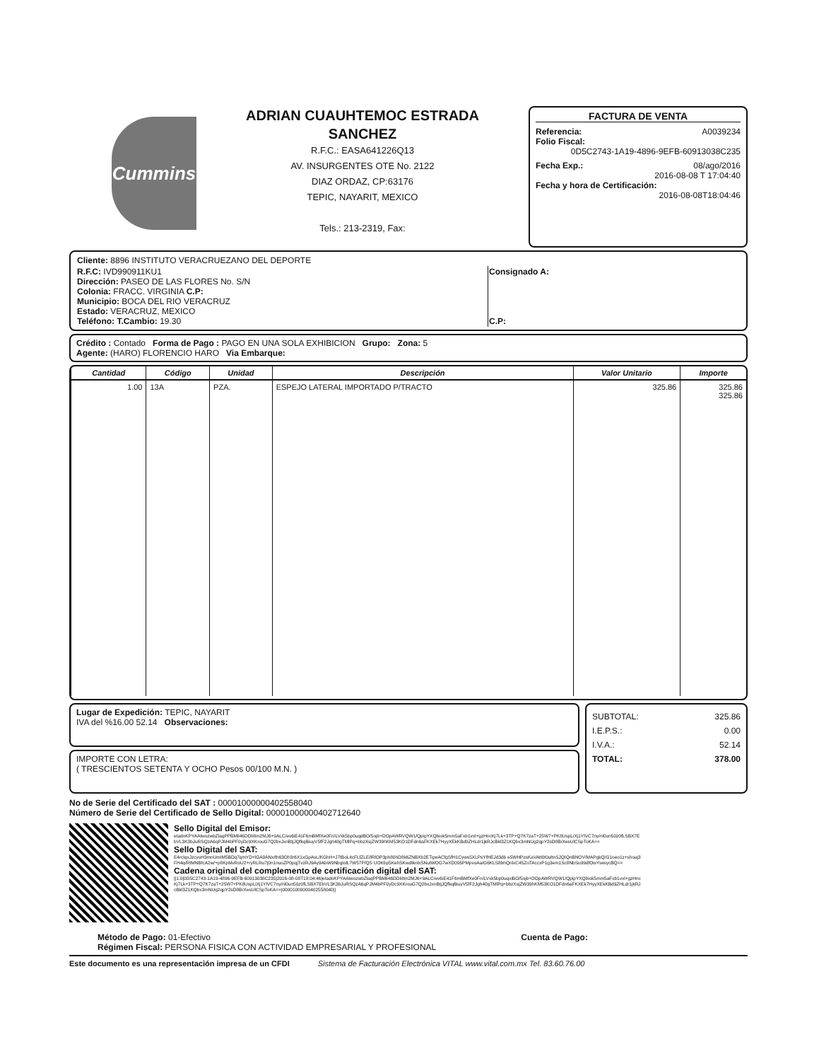Cummins
ADRIAN CUAUHTEMOC ESTRADA
SANCHEZ
R.F.C.: EASA641226Q13
AV. INSURGENTES OTE No. 2122
DIAZ ORDAZ, CP:63176
TEPIC, NAYARIT, MEXICO
Tels.: 213-2319, Fax:
FACTURA DE VENTA
Referencia: A0039234
Folio Fiscal:
0D5C2743-1A19-4896-9EFB-60913038C235
Fecha Exp.: 08/ago/2016
2016-08-08 T 17:04:40
Fecha y hora de Certificación:
2016-08-08T18:04:46
| Cliente: 8896 INSTITUTO VERACRUEZANO DEL DEPORTE | |
| R.F.C: IVD990911KU1 Dirección: PASEO DE LAS FLORES No. S/N Colonia: FRACC. VIRGINIA C.P: Municipio: BOCA DEL RIO VERACRUZ Estado: VERACRUZ, MEXICO Teléfono: T.Cambio: 19.30 | Consignado A: C.P: |
Crédito : Contado Forma de Pago : PAGO EN UNA SOLA EXHIBICION Grupo: Zona: 5
Agente: (HARO) FLORENCIO HARO Via Embarque:
| Cantidad | Código | Unidad | Descripción | Valor Unitario | Importe |
| --- | --- | --- | --- | --- | --- |
| 1.00 | 13A | PZA. | ESPEJO LATERAL IMPORTADO P/TRACTO | 325.86 | 325.86 325.86 |
Lugar de Expedición: TEPIC, NAYARIT
IVA del %16.00 52.14 Observaciones:
IMPORTE CON LETRA:
( TRESCIENTOS SETENTA Y OCHO Pesos 00/100 M.N. )
SUBTOTAL: 325.86
I.E.P.S.: 0.00
I.V.A.: 52.14
TOTAL: 378.00
No de Serie del Certificado del SAT : 00001000000402558040
Número de Serie del Certificado de Sello Digital: 00001000000402712640
Sello Digital del Emisor:
etadnKPYAAlwozwbZlaqPPBMli46DDIiItm2MJ6+9ALC/ev6iE41F6mBMfXe0Fn/LVxk5bp0uqdBO/5ojb+DOpAWRVQW1/QpipYXQbiok5mm5aFxb1vxl+gzHncKj7Lk+3TP+Q7K7zaT+25W7+PK8UspLiXj1YlVC7ny/nl0un50z0fLSBX7EbVL3K3bJuRSQzA6qPJM4bPF0yDc9XKrouG7Q2bxJxnBtjJQfkqBiuyV5fF2Jgh40gTMlPq+bbzXsjZW39hKM53KO1DFdn6aFKXEk7HyyXEkKBd9ZHLdr1jkRJcBkl3Z1KQbx3mNUg2qpY2sD8BrXesUlCSpToKA==
Sello Digital del SAT:
E4rclqxJzcyoH3mnUmIM5BDq7qmYD+lGA9ANx/th63Oh3r6X1xGpAvL/KGhH+J7tBoLitcFLfZLE8RlOP3ph80hD8k6ZNBXb2ETgwACfgSfH1Cyws5XLPsYfHEJd3db e5WHPzsKaVAtt0t0ultnSJQIQnBNOV/MAPgkQ/G1oeo1z+shoaj3FH4q/RtMNBfcA2w/+p8KpMvRoU2+ryRLRu7j0n1nuoZP0pqjTvzRJ9Ay9AbW9NbglolL7W57P/QS UOKbp5KehSKwdlknlxSNutWOG7wXD095PMpvoAa/G6KLS8bhQnlxC45ZoTAccxP1g3em1Sc8NbSu99dfOwYwwycBQ==
Cadena original del complemento de certificación digital del SAT:
||1.0|0D5C2743-1A19-4896-9EFB-60913038C235|2016-08-08T18:04:46|etadnKPYAAlwozwbZlaqPPBMli46DDIiItm2MJ6+9ALC/ev6iE41F6mBMfXe0Fn/LVxk5bp0uqxiBO/5ojb+DOpAWRVQW1/QpipYXQbiok5mm5aFxb1vxl+gzHncKj7Lk+3TP+Q7K7zaT+25W7+PK8UspLiXj1YlVC7ny/nl0un50z0fLSBX7EbVL3K3bJuRSQzA6qPJM4bPF0yDc9XKrouG7Q2bxJxnBtjJQfkqBiuyV5fF2Jgh40gTMlPq+bbzXsjZW39hKM53KO1DFdn6aFKXEk7HyyXEkKBd9ZHLdr1jkRJcBkl3Z1KQbx3mNUg2qpY2sD8BrXesUlCSpToKA==|00001000000402558040||
Método de Pago: 01-Efectivo
Régimen Fiscal: PERSONA FISICA CON ACTIVIDAD EMPRESARIAL Y PROFESIONAL
Cuenta de Pago:
Este documento es una representación impresa de un CFDI Sistema de Facturación Electrónica VITAL www.vital.com.mx Tel. 83.60.76.00